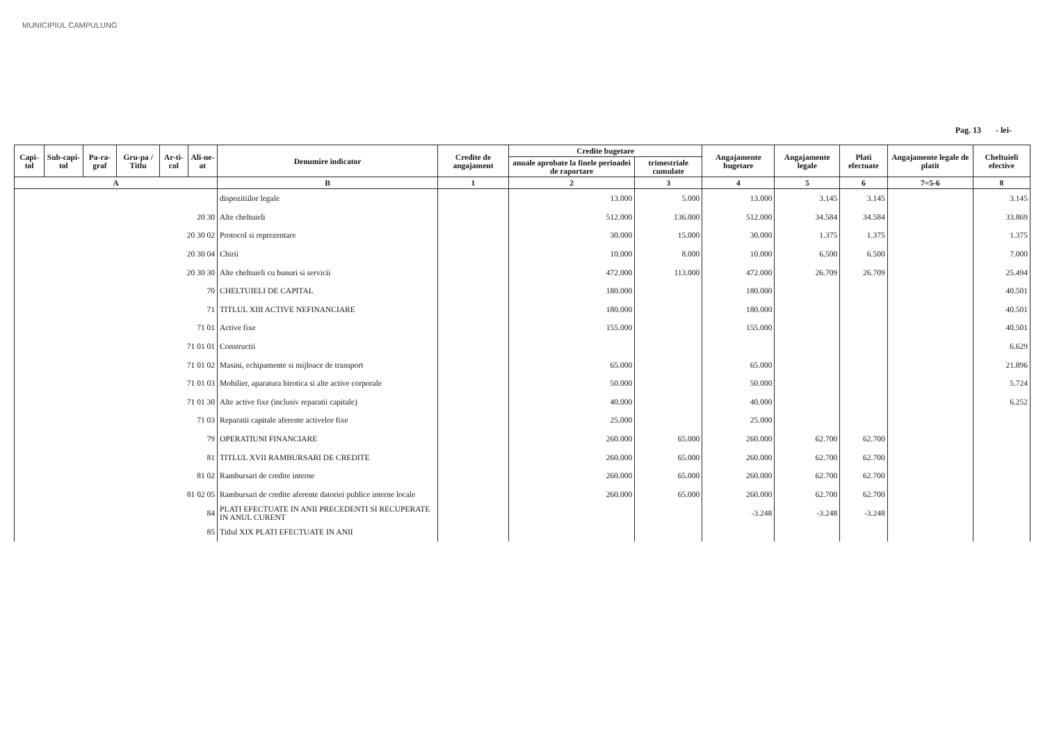MUNICIPIUL CAMPULUNG
Pag. 13 - lei-
| Capi-tol | Sub-capi-tol | Pa-ra-graf | Gru-pa / Titlu | Ar-ti-col | Ali-ne-at | Denumire indicator | Credite de angajament | Credite bugetare | | Angajamente bugetare | Angajamente legale | Plati efectuate | Angajamente legale de platit | Cheltuieli efective |
| --- | --- | --- | --- | --- | --- | --- | --- | --- | --- | --- | --- | --- | --- | --- |
| | | | | | | | | anuale aprobate la finele perioadei de raportare | trimestriale cumulate | | | | | |
| A | | | | | | B | 1 | 2 | 3 | 4 | 5 | 6 | 7=5-6 | 8 |
| | | | | | | dispozitiilor legale | | 13.000 | 5.000 | 13.000 | 3.145 | 3.145 | | 3.145 |
| 20 30 | | | | | | Alte cheltuieli | | 512.000 | 136.000 | 512.000 | 34.584 | 34.584 | | 33.869 |
| 20 30 02 | | | | | | Protocol si reprezentare | | 30.000 | 15.000 | 30.000 | 1.375 | 1.375 | | 1.375 |
| 20 30 04 | | | | | | Chirii | | 10.000 | 8.000 | 10.000 | 6.500 | 6.500 | | 7.000 |
| 20 30 30 | | | | | | Alte cheltuieli cu bunuri si servicii | | 472.000 | 113.000 | 472.000 | 26.709 | 26.709 | | 25.494 |
| 70 | | | | | | CHELTUIELI DE CAPITAL | | 180.000 | | 180.000 | | | | 40.501 |
| 71 | | | | | | TITLUL XIII ACTIVE NEFINANCIARE | | 180.000 | | 180.000 | | | | 40.501 |
| 71 01 | | | | | | Active fixe | | 155.000 | | 155.000 | | | | 40.501 |
| 71 01 01 | | | | | | Constructii | | | | | | | | 6.629 |
| 71 01 02 | | | | | | Masini, echipamente si mijloace de transport | | 65.000 | | 65.000 | | | | 21.896 |
| 71 01 03 | | | | | | Mobilier, aparatura birotica si alte active corporale | | 50.000 | | 50.000 | | | | 5.724 |
| 71 01 30 | | | | | | Alte active fixe (inclusiv reparatii capitale) | | 40.000 | | 40.000 | | | | 6.252 |
| 71 03 | | | | | | Reparatii capitale aferente activelor fixe | | 25.000 | | 25.000 | | | | |
| 79 | | | | | | OPERATIUNI FINANCIARE | | 260.000 | 65.000 | 260.000 | 62.700 | 62.700 | | |
| 81 | | | | | | TITLUL XVII RAMBURSARI DE CREDITE | | 260.000 | 65.000 | 260.000 | 62.700 | 62.700 | | |
| 81 02 | | | | | | Rambursari de credite interne | | 260.000 | 65.000 | 260.000 | 62.700 | 62.700 | | |
| 81 02 05 | | | | | | Rambursari de credite aferente datoriei publice interne locale | | 260.000 | 65.000 | 260.000 | 62.700 | 62.700 | | |
| 84 | | | | | | PLATI EFECTUATE IN ANII PRECEDENTI SI RECUPERATE IN ANUL CURENT | | | | -3.248 | -3.248 | -3.248 | | |
| 85 | | | | | | Titlul XIX PLATI EFECTUATE IN ANII | | | | | | | | |